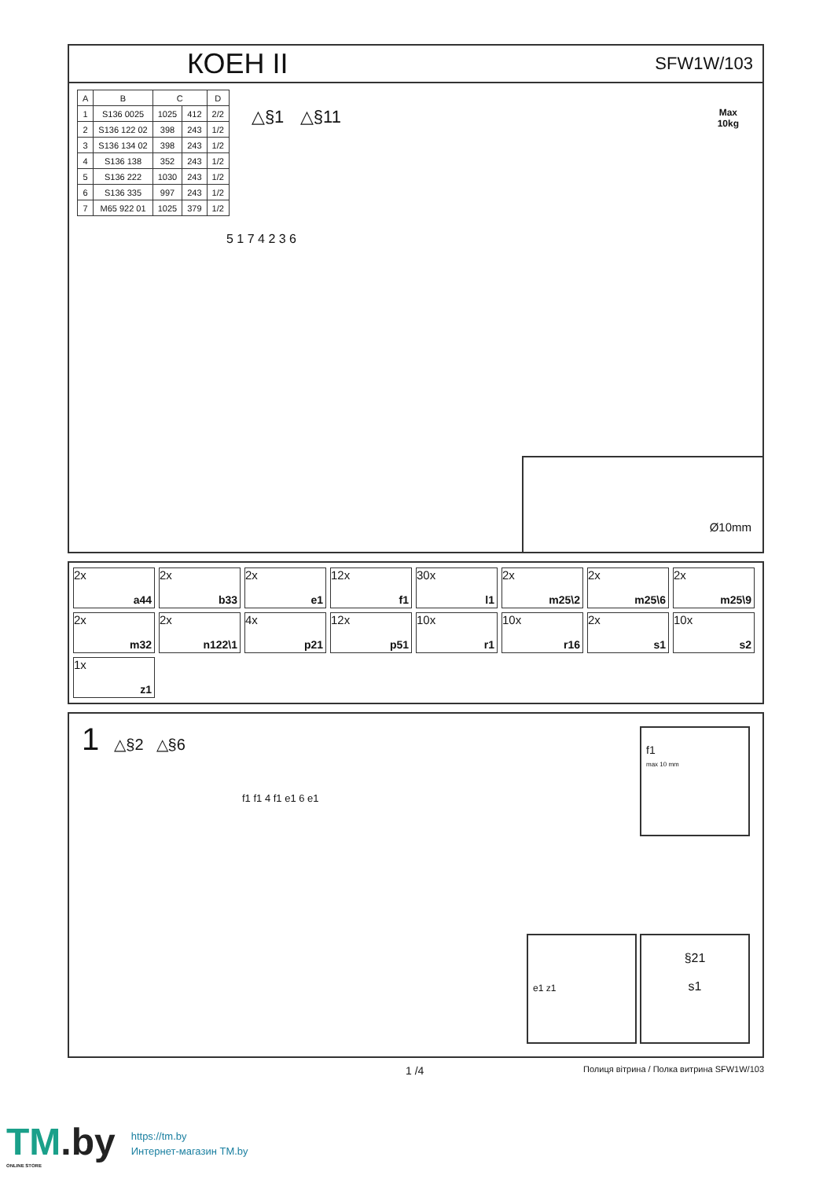КОЕН II
SFW1W/103
| A | B | C | | D |
| --- | --- | --- | --- | --- |
| 1 | S136 0025 | 1025 | 412 | 2/2 |
| 2 | S136 122 02 | 398 | 243 | 1/2 |
| 3 | S136 134 02 | 398 | 243 | 1/2 |
| 4 | S136 138 | 352 | 243 | 1/2 |
| 5 | S136 222 | 1030 | 243 | 1/2 |
| 6 | S136 335 | 997 | 243 | 1/2 |
| 7 | M65 922 01 | 1025 | 379 | 1/2 |
△§1 △§11
Max
10kg
5 1 7 4 2 3 6
Ø10mm
2x
a44
2x
b33
2x
e1
12x
f1
30x
l1
2x
m25\2
2x
m25\6
2x
m25\9
2x
m32
2x
n122\1
4x
p21
12x
p51
10x
r1
10x
r16
2x
s1
10x
s2
1x
z1
1 △§2 △§6
f1 f1 4 f1 e1 6 e1
f1
max 10 mm
e1 z1
§21
s1
1 /4 Полиця вітрина / Полка витрина SFW1W/103
TM.by
ONLINE STORE
https://tm.by
Интернет-магазин TM.by